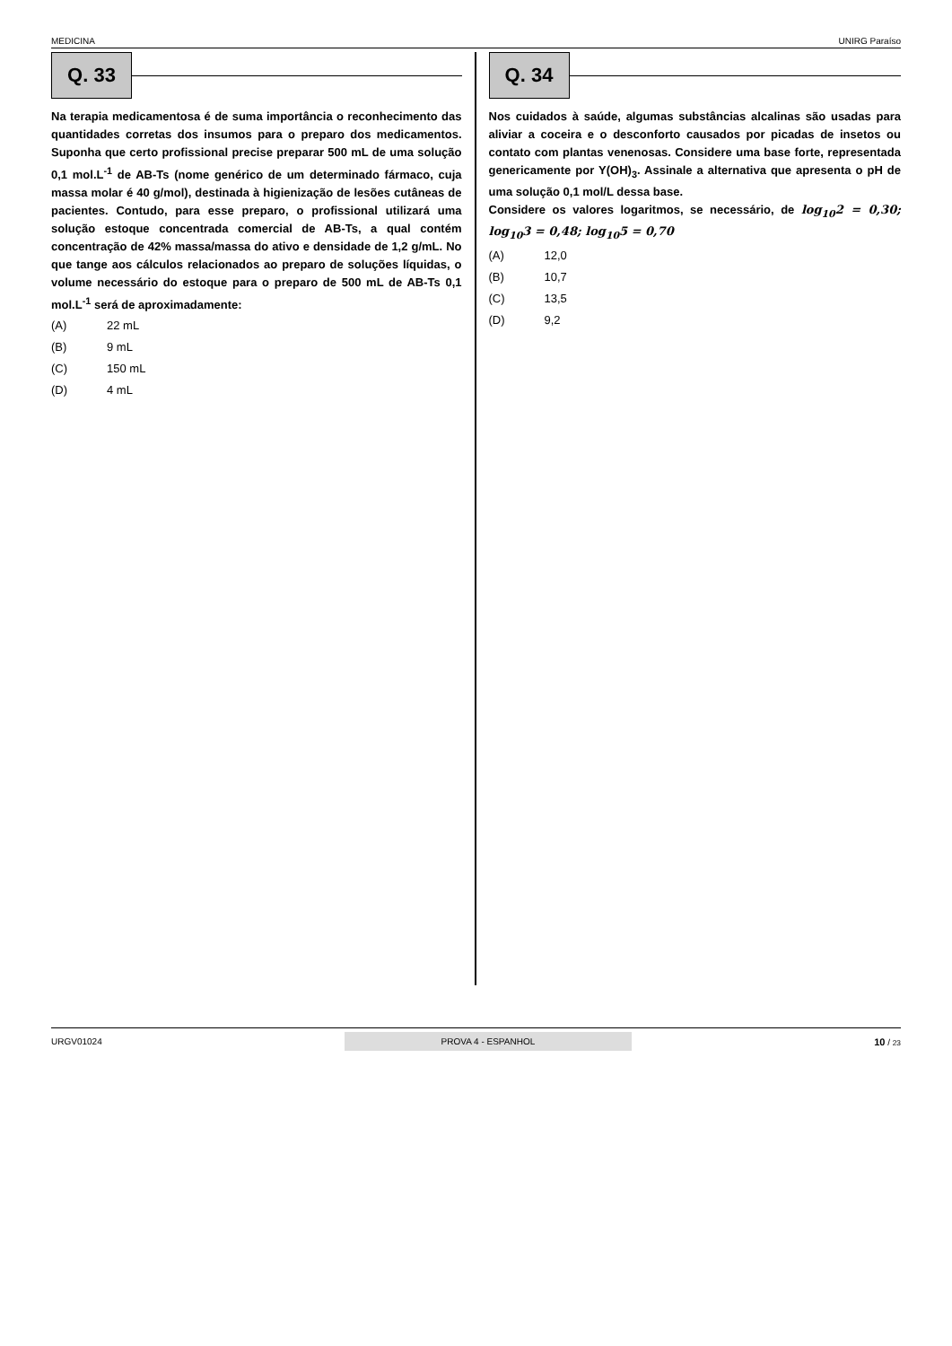MEDICINA UNIRG Paraíso
Q. 33
Na terapia medicamentosa é de suma importância o reconhecimento das quantidades corretas dos insumos para o preparo dos medicamentos. Suponha que certo profissional precise preparar 500 mL de uma solução 0,1 mol.L<sup>-1</sup> de AB-Ts (nome genérico de um determinado fármaco, cuja massa molar é 40 g/mol), destinada à higienização de lesões cutâneas de pacientes. Contudo, para esse preparo, o profissional utilizará uma solução estoque concentrada comercial de AB-Ts, a qual contém concentração de 42% massa/massa do ativo e densidade de 1,2 g/mL. No que tange aos cálculos relacionados ao preparo de soluções líquidas, o volume necessário do estoque para o preparo de 500 mL de AB-Ts 0,1 mol.L<sup>-1</sup> será de aproximadamente:
(A) 22 mL
(B) 9 mL
(C) 150 mL
(D) 4 mL
Q. 34
Nos cuidados à saúde, algumas substâncias alcalinas são usadas para aliviar a coceira e o desconforto causados por picadas de insetos ou contato com plantas venenosas. Considere uma base forte, representada genericamente por Y(OH)<sub>3</sub>. Assinale a alternativa que apresenta o pH de uma solução 0,1 mol/L dessa base.
Considere os valores logaritmos, se necessário, de log<sub>10</sub>2 = 0,30; log<sub>10</sub>3 = 0,48; log<sub>10</sub>5 = 0,70
(A) 12,0
(B) 10,7
(C) 13,5
(D) 9,2
URGV01024 PROVA 4 - ESPANHOL 10 / 23